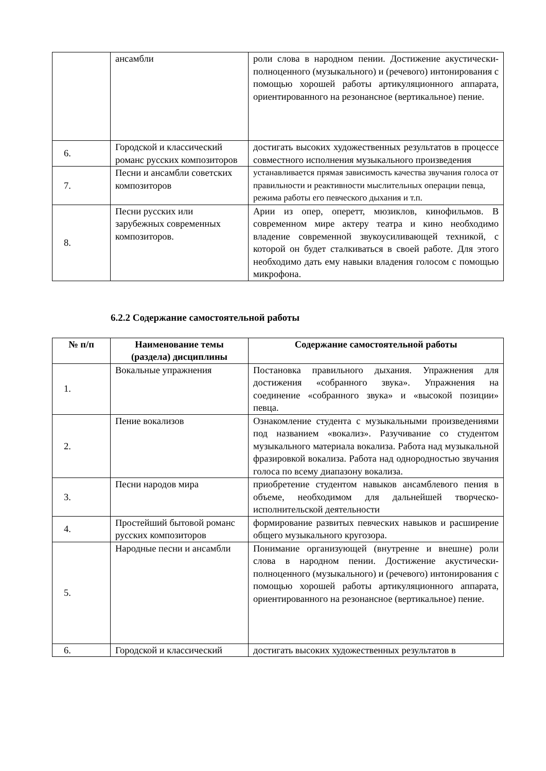| | ансамбли | роли слова в народном пении. Достижение акустически-полноценного (музыкального) и (речевого) интонирования с помощью хорошей работы артикуляционного аппарата, ориентированного на резонансное (вертикальное) пение. |
| 6. | Городской и классический романс русских композиторов | достигать высоких художественных результатов в процессе совместного исполнения музыкального произведения |
| 7. | Песни и ансамбли советских композиторов | устанавливается прямая зависимость качества звучания голоса от правильности и реактивности мыслительных операции певца, режима работы его певческого дыхания и т.п. |
| 8. | Песни русских или зарубежных современных композиторов. | Арии из опер, оперетт, мюзиклов, кинофильмов. В современном мире актеру театра и кино необходимо владение современной звукоусиливающей техникой, с которой он будет сталкиваться в своей работе. Для этого необходимо дать ему навыки владения голосом с помощью микрофона. |
6.2.2 Содержание самостоятельной работы
| № п/п | Наименование темы (раздела) дисциплины | Содержание самостоятельной работы |
| --- | --- | --- |
| 1. | Вокальные упражнения | Постановка правильного дыхания. Упражнения для достижения «собранного звука». Упражнения на соединение «собранного звука» и «высокой позиции» певца. |
| 2. | Пение вокализов | Ознакомление студента с музыкальными произведениями под названием «вокализ». Разучивание со студентом музыкального материала вокализа. Работа над музыкальной фразировкой вокализа. Работа над однородностью звучания голоса по всему диапазону вокализа. |
| 3. | Песни народов мира | приобретение студентом навыков ансамблевого пения в объеме, необходимом для дальнейшей творческо-исполнительской деятельности |
| 4. | Простейший бытовой романс русских композиторов | формирование развитых певческих навыков и расширение общего музыкального кругозора. |
| 5. | Народные песни и ансамбли | Понимание организующей (внутренне и внешне) роли слова в народном пении. Достижение акустически-полноценного (музыкального) и (речевого) интонирования с помощью хорошей работы артикуляционного аппарата, ориентированного на резонансное (вертикальное) пение. |
| 6. | Городской и классический | достигать высоких художественных результатов в |